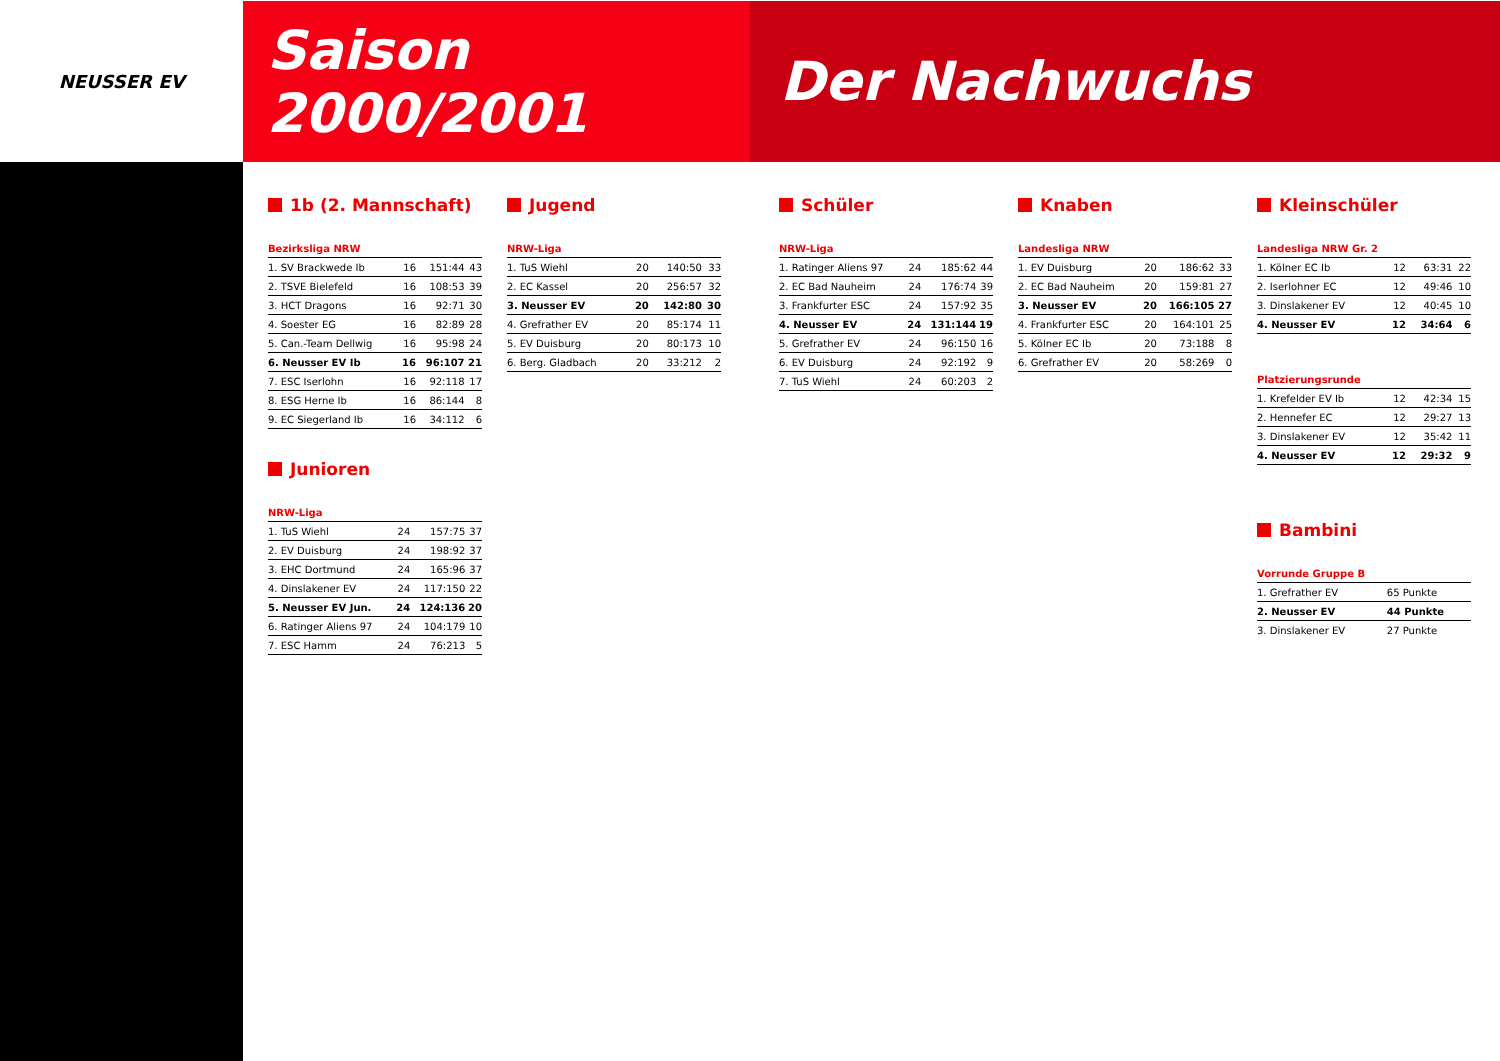NEUSSER EV
Saison 2000/2001
Der Nachwuchs
1b (2. Mannschaft)
Bezirksliga NRW
| 1. SV Brackwede Ib | 16 | 151:44 | 43 |
| 2. TSVE Bielefeld | 16 | 108:53 | 39 |
| 3. HCT Dragons | 16 | 92:71 | 30 |
| 4. Soester EG | 16 | 82:89 | 28 |
| 5. Can.-Team Dellwig | 16 | 95:98 | 24 |
| 6. Neusser EV Ib | 16 | 96:107 | 21 |
| 7. ESC Iserlohn | 16 | 92:118 | 17 |
| 8. ESG Herne Ib | 16 | 86:144 | 8 |
| 9. EC Siegerland Ib | 16 | 34:112 | 6 |
Junioren
NRW-Liga
| 1. TuS Wiehl | 24 | 157:75 | 37 |
| 2. EV Duisburg | 24 | 198:92 | 37 |
| 3. EHC Dortmund | 24 | 165:96 | 37 |
| 4. Dinslakener EV | 24 | 117:150 | 22 |
| 5. Neusser EV Jun. | 24 | 124:136 | 20 |
| 6. Ratinger Aliens 97 | 24 | 104:179 | 10 |
| 7. ESC Hamm | 24 | 76:213 | 5 |
Jugend
NRW-Liga
| 1. TuS Wiehl | 20 | 140:50 | 33 |
| 2. EC Kassel | 20 | 256:57 | 32 |
| 3. Neusser EV | 20 | 142:80 | 30 |
| 4. Grefrather EV | 20 | 85:174 | 11 |
| 5. EV Duisburg | 20 | 80:173 | 10 |
| 6. Berg. Gladbach | 20 | 33:212 | 2 |
Schüler
NRW-Liga
| 1. Ratinger Aliens 97 | 24 | 185:62 | 44 |
| 2. EC Bad Nauheim | 24 | 176:74 | 39 |
| 3. Frankfurter ESC | 24 | 157:92 | 35 |
| 4. Neusser EV | 24 | 131:144 | 19 |
| 5. Grefrather EV | 24 | 96:150 | 16 |
| 6. EV Duisburg | 24 | 92:192 | 9 |
| 7. TuS Wiehl | 24 | 60:203 | 2 |
Knaben
Landesliga NRW
| 1. EV Duisburg | 20 | 186:62 | 33 |
| 2. EC Bad Nauheim | 20 | 159:81 | 27 |
| 3. Neusser EV | 20 | 166:105 | 27 |
| 4. Frankfurter ESC | 20 | 164:101 | 25 |
| 5. Kölner EC Ib | 20 | 73:188 | 8 |
| 6. Grefrather EV | 20 | 58:269 | 0 |
Kleinschüler
Landesliga NRW Gr. 2
| 1. Kölner EC Ib | 12 | 63:31 | 22 |
| 2. Iserlohner EC | 12 | 49:46 | 10 |
| 3. Dinslakener EV | 12 | 40:45 | 10 |
| 4. Neusser EV | 12 | 34:64 | 6 |
Platzierungsrunde
| 1. Krefelder EV Ib | 12 | 42:34 | 15 |
| 2. Hennefer EC | 12 | 29:27 | 13 |
| 3. Dinslakener EV | 12 | 35:42 | 11 |
| 4. Neusser EV | 12 | 29:32 | 9 |
Bambini
Vorrunde Gruppe B
| 1. Grefrather EV | 65 Punkte |
| 2. Neusser EV | 44 Punkte |
| 3. Dinslakener EV | 27 Punkte |